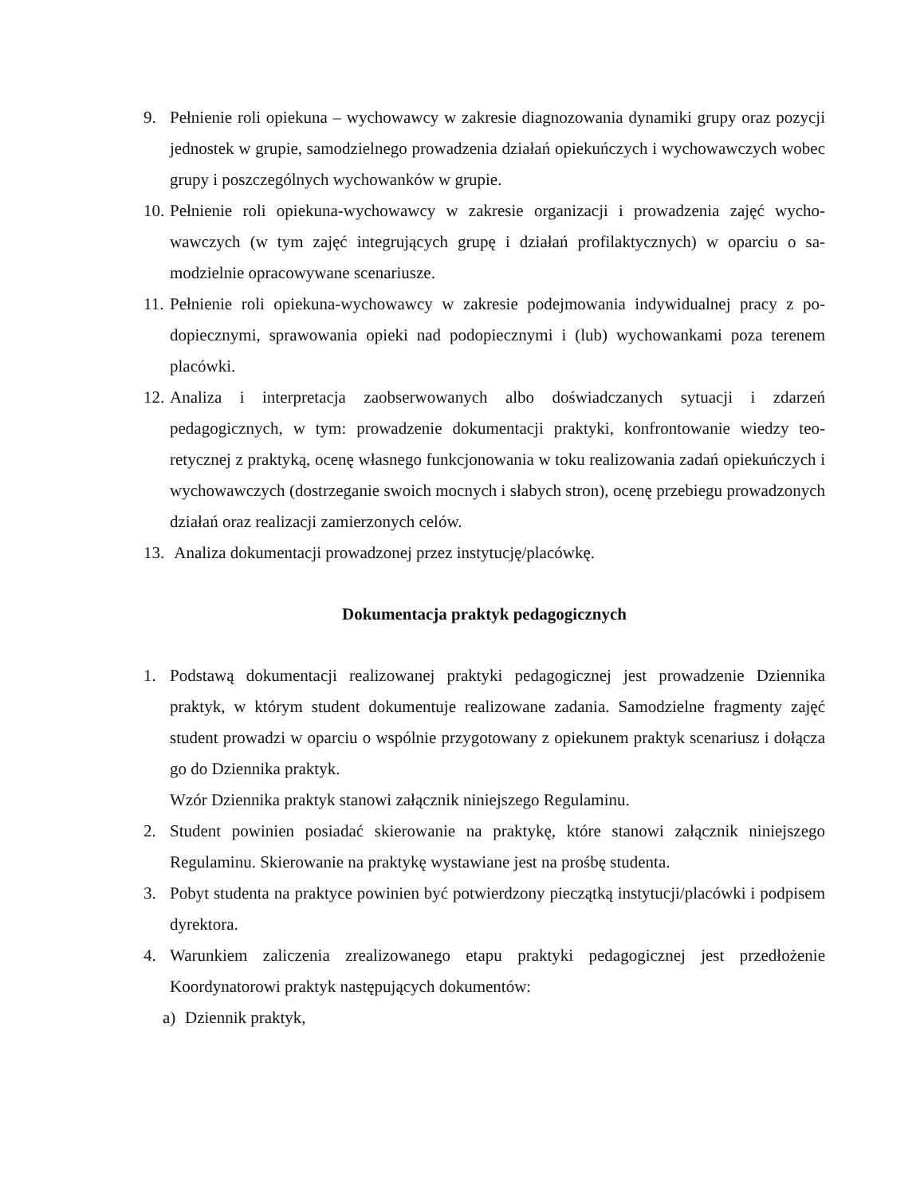9. Pełnienie roli opiekuna – wychowawcy w zakresie diagnozowania dynamiki grupy oraz pozycji jednostek w grupie, samodzielnego prowadzenia działań opiekuńczych i wycho­wawczych wobec grupy i poszczególnych wychowanków w grupie.
10. Pełnienie roli opiekuna-wychowawcy w zakresie organizacji i prowadzenia zajęć wycho­wawczych (w tym zajęć integrujących grupę i działań profilaktycznych) w oparciu o sa­modzielnie opracowywane scenariusze.
11. Pełnienie roli opiekuna-wychowawcy w zakresie podejmowania indywidualnej pracy z po­dopiecznymi, sprawowania opieki nad podopiecznymi i (lub) wychowankami poza tere­nem placówki.
12. Analiza i interpretacja zaobserwowanych albo doświadczanych sytuacji i zdarzeń pedagogicznych, w tym: prowadzenie dokumentacji praktyki, konfrontowanie wiedzy teo­retycznej z praktyką, ocenę własnego funkcjonowania w toku realizowania zadań opiekuń­czych i wychowawczych (dostrzeganie swoich mocnych i słabych stron), ocenę przebiegu prowadzonych działań oraz realizacji zamierzonych celów.
13. Analiza dokumentacji prowadzonej przez instytucję/placówkę.
Dokumentacja praktyk pedagogicznych
1. Podstawą dokumentacji realizowanej praktyki pedagogicznej jest prowadzenie Dziennika praktyk, w którym student dokumentuje realizowane zadania. Samodzielne fragmenty zajęć student prowadzi w oparciu o wspólnie przygotowany z opiekunem praktyk scenariusz i dołącza go do Dziennika praktyk.
Wzór Dziennika praktyk stanowi załącznik niniejszego Regulaminu.
2. Student powinien posiadać skierowanie na praktykę, które stanowi załącznik niniejszego Regulaminu. Skierowanie na praktykę wystawiane jest na prośbę studenta.
3. Pobyt studenta na praktyce powinien być potwierdzony pieczątką instytucji/placówki i podpisem dyrektora.
4. Warunkiem zaliczenia zrealizowanego etapu praktyki pedagogicznej jest przedłożenie Koordynatorowi praktyk następujących dokumentów:
a) Dziennik praktyk,